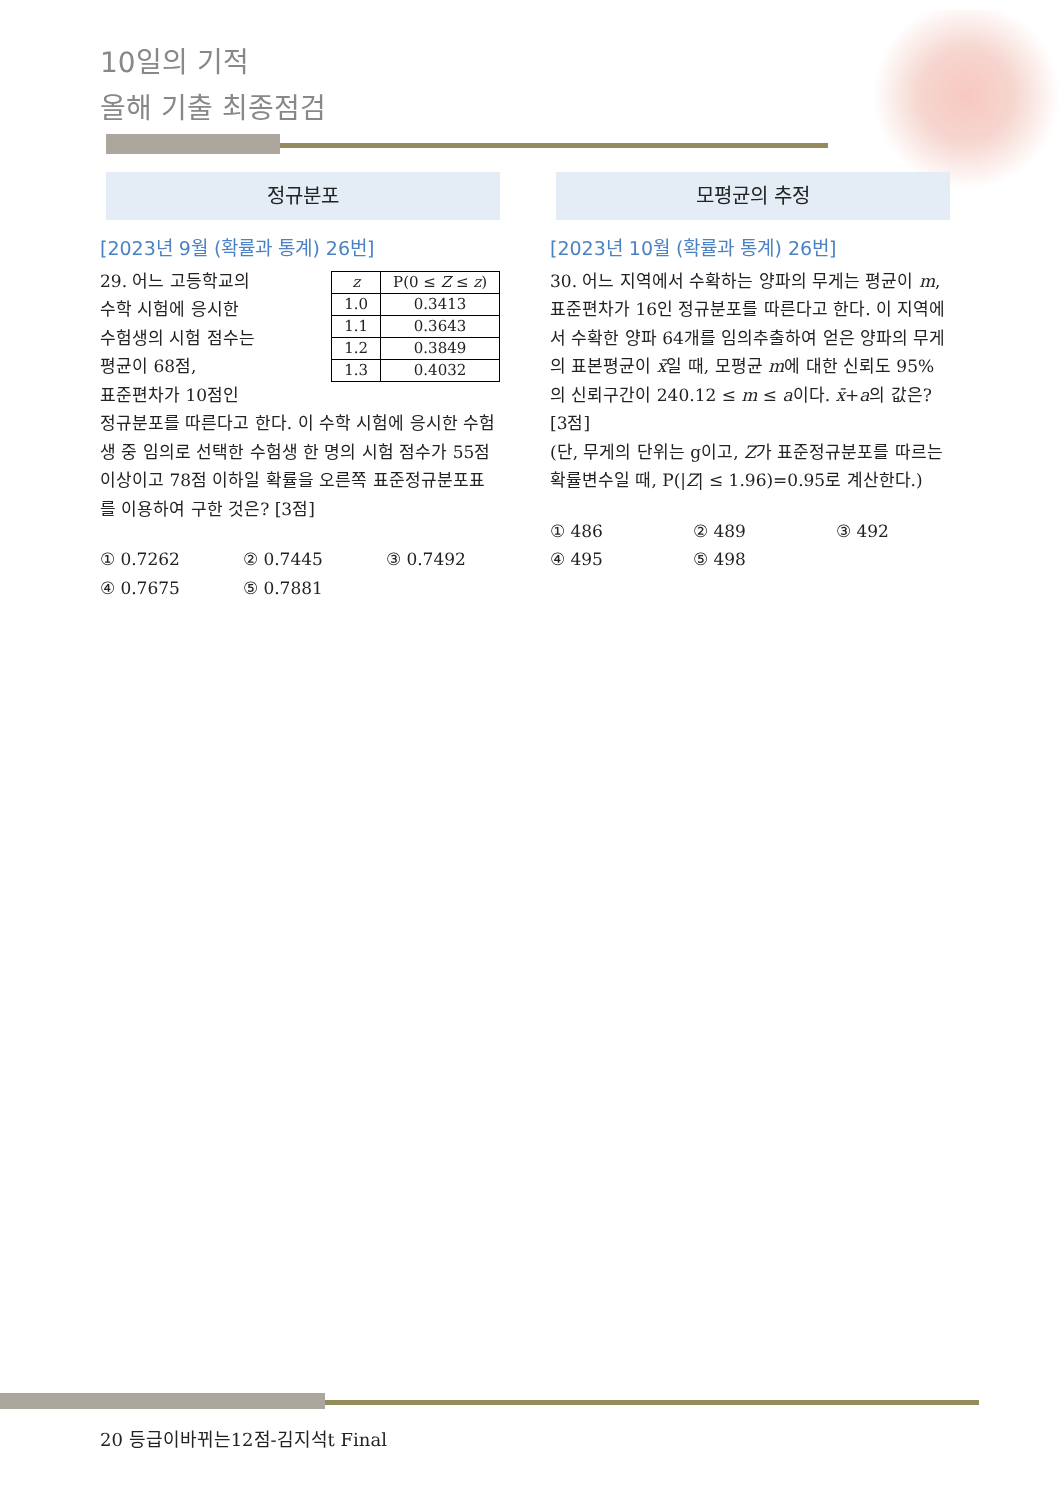10일의 기적
올해 기출 최종점검
정규분포
[2023년 9월 (확률과 통계) 26번]
| z | P(0 ≤ Z ≤ z ) |
| --- | --- |
| 1.0 | 0.3413 |
| 1.1 | 0.3643 |
| 1.2 | 0.3849 |
| 1.3 | 0.4032 |
29. 어느 고등학교의
수학 시험에 응시한
수험생의 시험 점수는
평균이 68점,
표준편차가 10점인
정규분포를 따른다고 한다. 이 수학 시험에 응시한 수험생 중 임의로 선택한 수험생 한 명의 시험 점수가 55점 이상이고 78점 이하일 확률을 오른쪽 표준정규분포표를 이용하여 구한 것은? [3점]
① 0.7262 ② 0.7445 ③ 0.7492 ④ 0.7675 ⑤ 0.7881
모평균의 추정
[2023년 10월 (확률과 통계) 26번]
30. 어느 지역에서 수확하는 양파의 무게는 평균이 m, 표준편차가 16인 정규분포를 따른다고 한다. 이 지역에서 수확한 양파 64개를 임의추출하여 얻은 양파의 무게의 표본평균이 x̄일 때, 모평균 m에 대한 신뢰도 95%의 신뢰구간이 240.12 ≤ m ≤ a이다. x̄+a의 값은? [3점]
(단, 무게의 단위는 g이고, Z가 표준정규분포를 따르는 확률변수일 때, P(|Z| ≤ 1.96)=0.95로 계산한다.)
① 486 ② 489 ③ 492 ④ 495 ⑤ 498
20 등급이바뀌는12점-김지석t Final